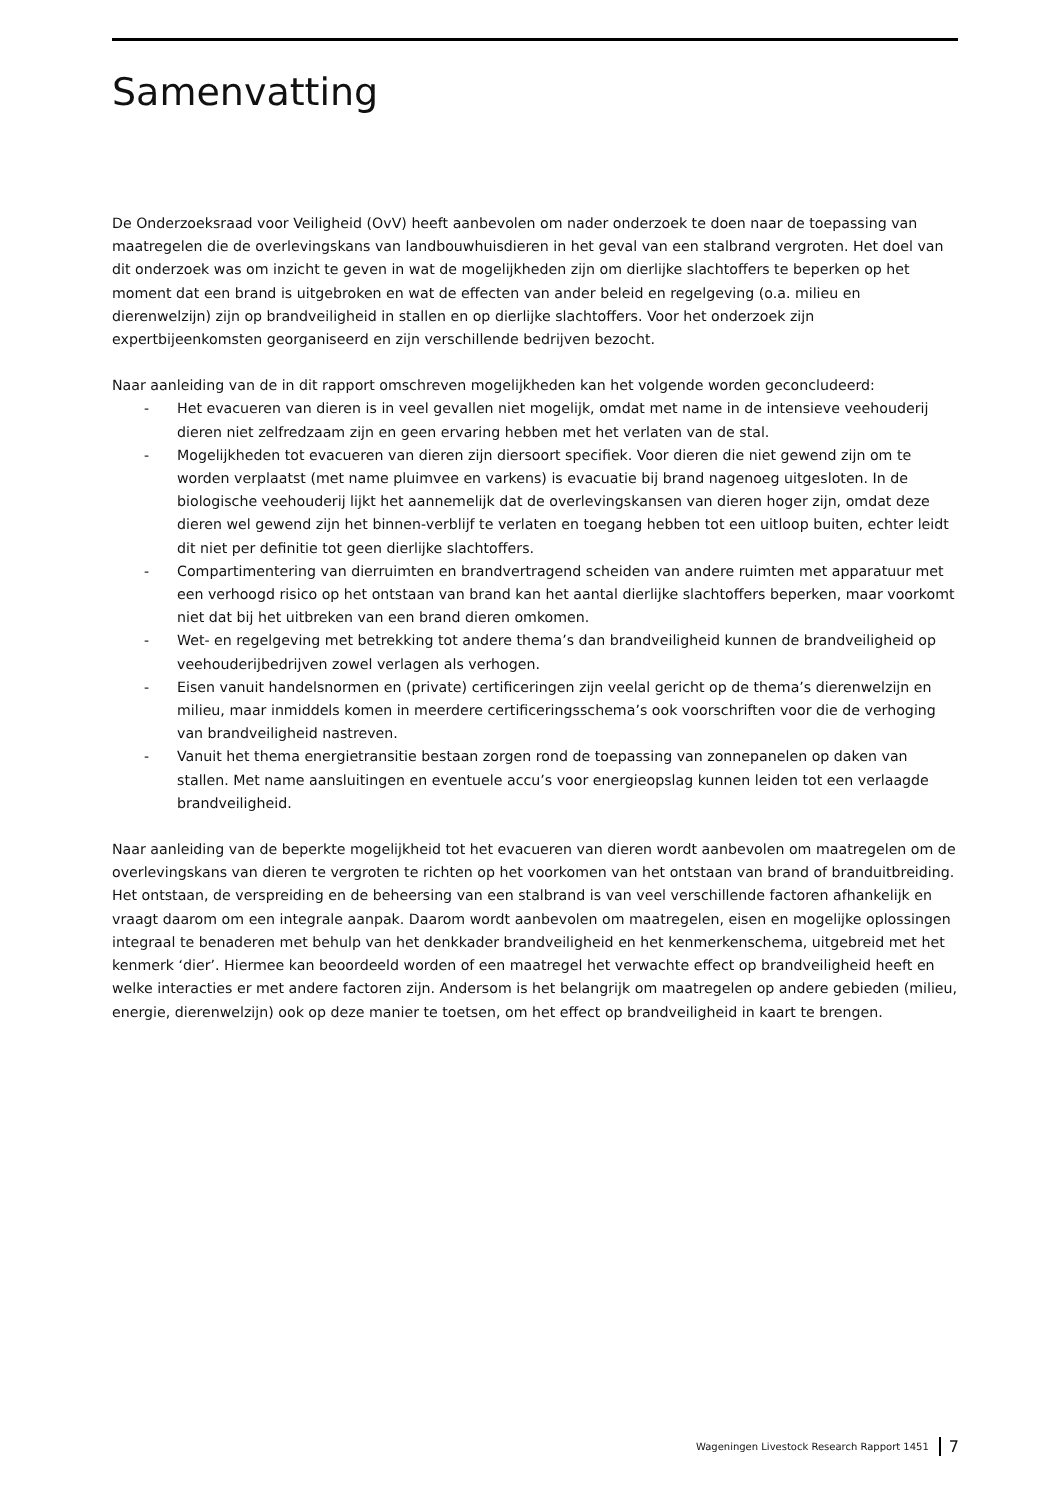Samenvatting
De Onderzoeksraad voor Veiligheid (OvV) heeft aanbevolen om nader onderzoek te doen naar de toepassing van maatregelen die de overlevingskans van landbouwhuisdieren in het geval van een stalbrand vergroten. Het doel van dit onderzoek was om inzicht te geven in wat de mogelijkheden zijn om dierlijke slachtoffers te beperken op het moment dat een brand is uitgebroken en wat de effecten van ander beleid en regelgeving (o.a. milieu en dierenwelzijn) zijn op brandveiligheid in stallen en op dierlijke slachtoffers. Voor het onderzoek zijn expertbijeenkomsten georganiseerd en zijn verschillende bedrijven bezocht.
Naar aanleiding van de in dit rapport omschreven mogelijkheden kan het volgende worden geconcludeerd:
- Het evacueren van dieren is in veel gevallen niet mogelijk, omdat met name in de intensieve veehouderij dieren niet zelfredzaam zijn en geen ervaring hebben met het verlaten van de stal.
- Mogelijkheden tot evacueren van dieren zijn diersoort specifiek. Voor dieren die niet gewend zijn om te worden verplaatst (met name pluimvee en varkens) is evacuatie bij brand nagenoeg uitgesloten. In de biologische veehouderij lijkt het aannemelijk dat de overlevingskansen van dieren hoger zijn, omdat deze dieren wel gewend zijn het binnen-verblijf te verlaten en toegang hebben tot een uitloop buiten, echter leidt dit niet per definitie tot geen dierlijke slachtoffers.
- Compartimentering van dierruimten en brandvertragend scheiden van andere ruimten met apparatuur met een verhoogd risico op het ontstaan van brand kan het aantal dierlijke slachtoffers beperken, maar voorkomt niet dat bij het uitbreken van een brand dieren omkomen.
- Wet- en regelgeving met betrekking tot andere thema’s dan brandveiligheid kunnen de brandveiligheid op veehouderijbedrijven zowel verlagen als verhogen.
- Eisen vanuit handelsnormen en (private) certificeringen zijn veelal gericht op de thema’s dierenwelzijn en milieu, maar inmiddels komen in meerdere certificeringsschema’s ook voorschriften voor die de verhoging van brandveiligheid nastreven.
- Vanuit het thema energietransitie bestaan zorgen rond de toepassing van zonnepanelen op daken van stallen. Met name aansluitingen en eventuele accu’s voor energieopslag kunnen leiden tot een verlaagde brandveiligheid.
Naar aanleiding van de beperkte mogelijkheid tot het evacueren van dieren wordt aanbevolen om maatregelen om de overlevingskans van dieren te vergroten te richten op het voorkomen van het ontstaan van brand of branduitbreiding. Het ontstaan, de verspreiding en de beheersing van een stalbrand is van veel verschillende factoren afhankelijk en vraagt daarom om een integrale aanpak. Daarom wordt aanbevolen om maatregelen, eisen en mogelijke oplossingen integraal te benaderen met behulp van het denkkader brandveiligheid en het kenmerkenschema, uitgebreid met het kenmerk ‘dier’. Hiermee kan beoordeeld worden of een maatregel het verwachte effect op brandveiligheid heeft en welke interacties er met andere factoren zijn. Andersom is het belangrijk om maatregelen op andere gebieden (milieu, energie, dierenwelzijn) ook op deze manier te toetsen, om het effect op brandveiligheid in kaart te brengen.
Wageningen Livestock Research Rapport 1451 7